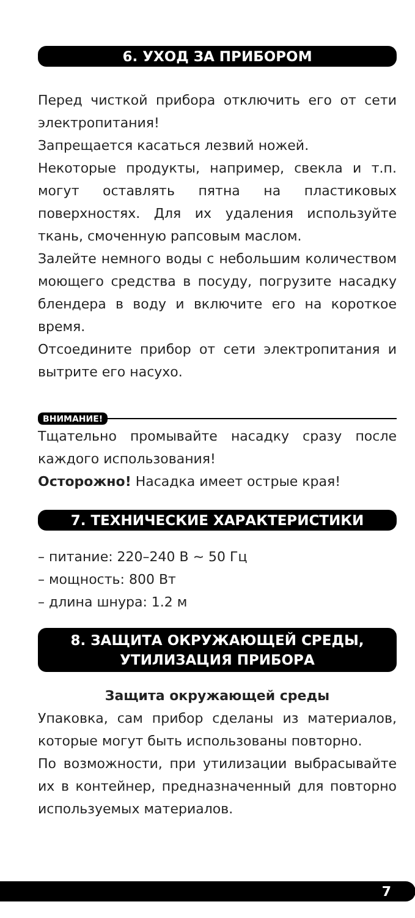6. УХОД ЗА ПРИБОРОМ
Перед чисткой прибора отключить его от сети электропитания!
Запрещается касаться лезвий ножей.
Некоторые продукты, например, свекла и т.п. могут оставлять пятна на пластиковых поверхностях. Для их удаления используйте ткань, смоченную рапсовым маслом.
Залейте немного воды с небольшим количеством моющего средства в посуду, погрузите насадку блендера в воду и включите его на короткое время.
Отсоедините прибор от сети электропитания и вытрите его насухо.
ВНИМАНИЕ!
Тщательно промывайте насадку сразу после каждого использования!
Осторожно! Насадка имеет острые края!
7. ТЕХНИЧЕСКИЕ ХАРАКТЕРИСТИКИ
– питание: 220–240 В ~ 50 Гц
– мощность: 800 Вт
– длина шнура: 1.2 м
8. ЗАЩИТА ОКРУЖАЮЩЕЙ СРЕДЫ,
УТИЛИЗАЦИЯ ПРИБОРА
Защита окружающей среды
Упаковка, сам прибор сделаны из материалов, которые могут быть использованы повторно.
По возможности, при утилизации выбрасывайте их в контейнер, предназначенный для повторно используемых материалов.
7